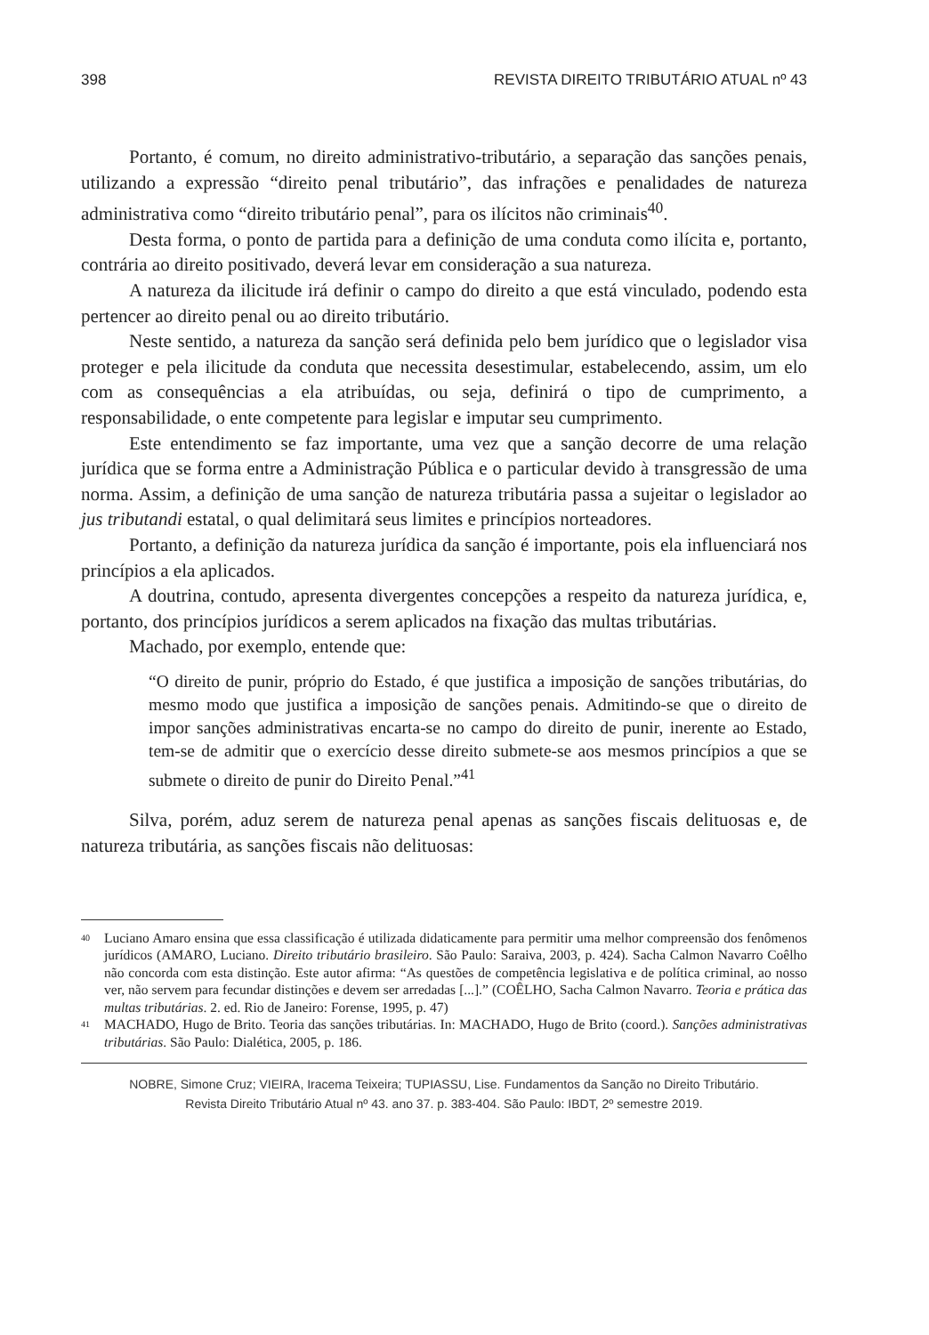398 REVISTA DIREITO TRIBUTÁRIO ATUAL nº 43
Portanto, é comum, no direito administrativo-tributário, a separação das sanções penais, utilizando a expressão “direito penal tributário”, das infrações e penalidades de natureza administrativa como “direito tributário penal”, para os ilícitos não criminais<sup>40</sup>.
Desta forma, o ponto de partida para a definição de uma conduta como ilícita e, portanto, contrária ao direito positivado, deverá levar em consideração a sua natureza.
A natureza da ilicitude irá definir o campo do direito a que está vinculado, podendo esta pertencer ao direito penal ou ao direito tributário.
Neste sentido, a natureza da sanção será definida pelo bem jurídico que o legislador visa proteger e pela ilicitude da conduta que necessita desestimular, estabelecendo, assim, um elo com as consequências a ela atribuídas, ou seja, definirá o tipo de cumprimento, a responsabilidade, o ente competente para legislar e imputar seu cumprimento.
Este entendimento se faz importante, uma vez que a sanção decorre de uma relação jurídica que se forma entre a Administração Pública e o particular devido à transgressão de uma norma. Assim, a definição de uma sanção de natureza tributária passa a sujeitar o legislador ao jus tributandi estatal, o qual delimitará seus limites e princípios norteadores.
Portanto, a definição da natureza jurídica da sanção é importante, pois ela influenciará nos princípios a ela aplicados.
A doutrina, contudo, apresenta divergentes concepções a respeito da natureza jurídica, e, portanto, dos princípios jurídicos a serem aplicados na fixação das multas tributárias.
Machado, por exemplo, entende que:
“O direito de punir, próprio do Estado, é que justifica a imposição de sanções tributárias, do mesmo modo que justifica a imposição de sanções penais. Admitindo-se que o direito de impor sanções administrativas encarta-se no campo do direito de punir, inerente ao Estado, tem-se de admitir que o exercício desse direito submete-se aos mesmos princípios a que se submete o direito de punir do Direito Penal.”<sup>41</sup>
Silva, porém, aduz serem de natureza penal apenas as sanções fiscais delituosas e, de natureza tributária, as sanções fiscais não delituosas:
40 Luciano Amaro ensina que essa classificação é utilizada didaticamente para permitir uma melhor compreensão dos fenômenos jurídicos (AMARO, Luciano. Direito tributário brasileiro. São Paulo: Saraiva, 2003, p. 424). Sacha Calmon Navarro Coêlho não concorda com esta distinção. Este autor afirma: “As questões de competência legislativa e de política criminal, ao nosso ver, não servem para fecundar distinções e devem ser arredadas [...].” (COÊLHO, Sacha Calmon Navarro. Teoria e prática das multas tributárias. 2. ed. Rio de Janeiro: Forense, 1995, p. 47)
41 MACHADO, Hugo de Brito. Teoria das sanções tributárias. In: MACHADO, Hugo de Brito (coord.). Sanções administrativas tributárias. São Paulo: Dialética, 2005, p. 186.
NOBRE, Simone Cruz; VIEIRA, Iracema Teixeira; TUPIASSU, Lise. Fundamentos da Sanção no Direito Tributário.
Revista Direito Tributário Atual nº 43. ano 37. p. 383-404. São Paulo: IBDT, 2º semestre 2019.